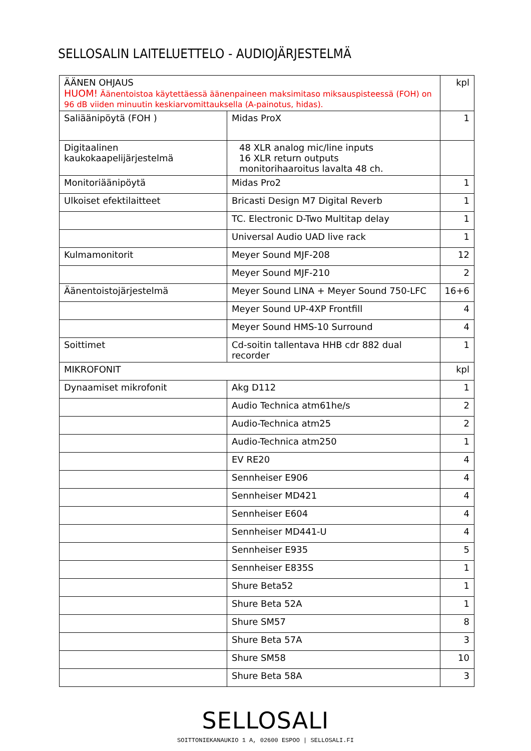SELLOSALIN LAITELUETTELO - AUDIOJÄRJESTELMÄ
| ÄÄNEN OHJAUS HUOM! Äänentoistoa käytettäessä äänenpaineen maksimitaso miksauspisteessä (FOH) on 96 dB viiden minuutin keskiarvomittauksella (A-painotus, hidas). | | kpl |
| Saliäänipöytä (FOH ) | Midas ProX | 1 |
| Digitaalinen kaukokaapelijärjestelmä | 48 XLR analog mic/line inputs 16 XLR return outputs monitorihaaroitus lavalta 48 ch. | |
| Monitoriäänipöytä | Midas Pro2 | 1 |
| Ulkoiset efektilaitteet | Bricasti Design M7 Digital Reverb | 1 |
| | TC. Electronic D-Two Multitap delay | 1 |
| | Universal Audio UAD live rack | 1 |
| Kulmamonitorit | Meyer Sound MJF-208 | 12 |
| | Meyer Sound MJF-210 | 2 |
| Äänentoistojärjestelmä | Meyer Sound LINA + Meyer Sound 750-LFC | 16+6 |
| | Meyer Sound UP-4XP Frontfill | 4 |
| | Meyer Sound HMS-10 Surround | 4 |
| Soittimet | Cd-soitin tallentava HHB cdr 882 dual recorder | 1 |
| MIKROFONIT | | kpl |
| Dynaamiset mikrofonit | Akg D112 | 1 |
| | Audio Technica atm61he/s | 2 |
| | Audio-Technica atm25 | 2 |
| | Audio-Technica atm250 | 1 |
| | EV RE20 | 4 |
| | Sennheiser E906 | 4 |
| | Sennheiser MD421 | 4 |
| | Sennheiser E604 | 4 |
| | Sennheiser MD441-U | 4 |
| | Sennheiser E935 | 5 |
| | Sennheiser E835S | 1 |
| | Shure Beta52 | 1 |
| | Shure Beta 52A | 1 |
| | Shure SM57 | 8 |
| | Shure Beta 57A | 3 |
| | Shure SM58 | 10 |
| | Shure Beta 58A | 3 |
SELLOSALI
SOITTONIEKANAUKIO 1 A, 02600 ESPOO | SELLOSALI.FI